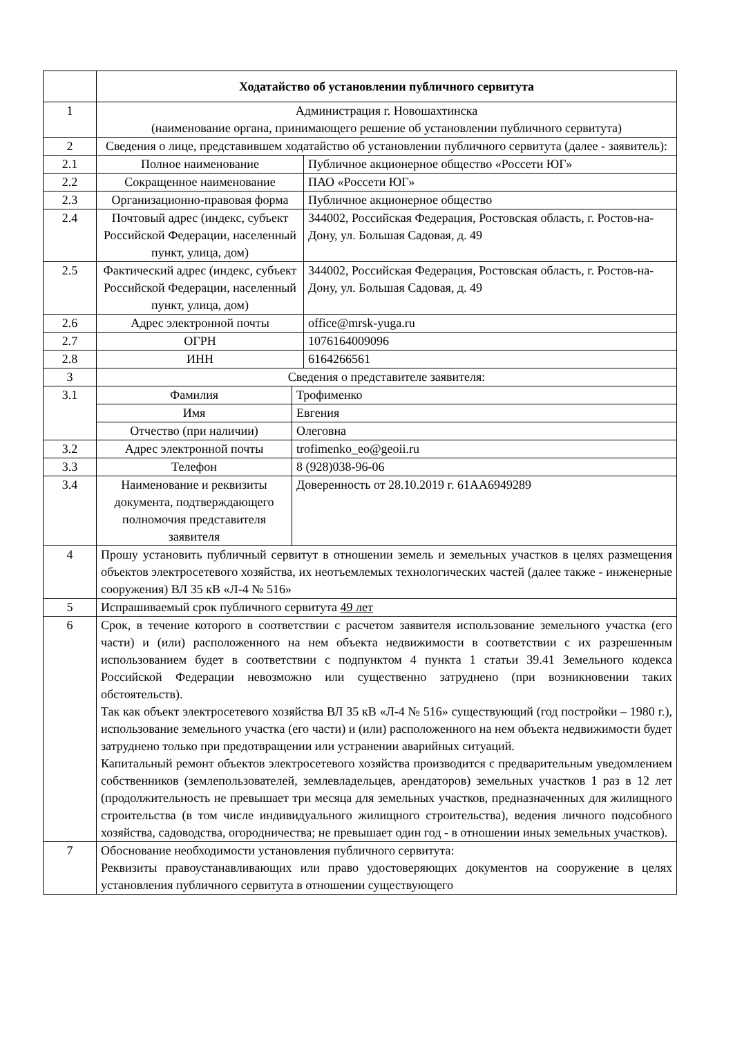| | Ходатайство об установлении публичного сервитута | | |
| 1 | Администрация г. Новошахтинска (наименование органа, принимающего решение об установлении публичного сервитута) | | |
| 2 | Сведения о лице, представившем ходатайство об установлении публичного сервитута (далее - заявитель): | | |
| 2.1 | Полное наименование | | Публичное акционерное общество «Россети ЮГ» |
| 2.2 | Сокращенное наименование | | ПАО «Россети ЮГ» |
| 2.3 | Организационно-правовая форма | | Публичное акционерное общество |
| 2.4 | Почтовый адрес (индекс, субъект Российской Федерации, населенный пункт, улица, дом) | | 344002, Российская Федерация, Ростовская область, г. Ростов-на-Дону, ул. Большая Садовая, д. 49 |
| 2.5 | Фактический адрес (индекс, субъект Российской Федерации, населенный пункт, улица, дом) | | 344002, Российская Федерация, Ростовская область, г. Ростов-на-Дону, ул. Большая Садовая, д. 49 |
| 2.6 | Адрес электронной почты | | office@mrsk-yuga.ru |
| 2.7 | ОГРН | | 1076164009096 |
| 2.8 | ИНН | | 6164266561 |
| 3 | Сведения о представителе заявителя: | | |
| 3.1 | Фамилия | Трофименко | |
| | Имя | Евгения | |
| | Отчество (при наличии) | Олеговна | |
| 3.2 | Адрес электронной почты | trofimenko_eo@geoii.ru | |
| 3.3 | Телефон | 8 (928)038-96-06 | |
| 3.4 | Наименование и реквизиты документа, подтверждающего полномочия представителя заявителя | Доверенность от 28.10.2019 г. 61АА6949289 | |
| 4 | Прошу установить публичный сервитут в отношении земель и земельных участков в целях размещения объектов электросетевого хозяйства, их неотъемлемых технологических частей (далее также - инженерные сооружения) ВЛ 35 кВ «Л-4 № 516» | | |
| 5 | Испрашиваемый срок публичного сервитута 49 лет | | |
| 6 | Срок, в течение которого в соответствии с расчетом заявителя использование земельного участка (его части) и (или) расположенного на нем объекта недвижимости в соответствии с их разрешенным использованием будет в соответствии с подпунктом 4 пункта 1 статьи 39.41 Земельного кодекса Российской Федерации невозможно или существенно затруднено (при возникновении таких обстоятельств). Так как объект электросетевого хозяйства ВЛ 35 кВ «Л-4 № 516» существующий (год постройки – 1980 г.), использование земельного участка (его части) и (или) расположенного на нем объекта недвижимости будет затруднено только при предотвращении или устранении аварийных ситуаций. Капитальный ремонт объектов электросетевого хозяйства производится с предварительным уведомлением собственников (землепользователей, землевладельцев, арендаторов) земельных участков 1 раз в 12 лет (продолжительность не превышает три месяца для земельных участков, предназначенных для жилищного строительства (в том числе индивидуального жилищного строительства), ведения личного подсобного хозяйства, садоводства, огородничества; не превышает один год - в отношении иных земельных участков). | | |
| 7 | Обоснование необходимости установления публичного сервитута: Реквизиты правоустанавливающих или право удостоверяющих документов на сооружение в целях установления публичного сервитута в отношении существующего | | |